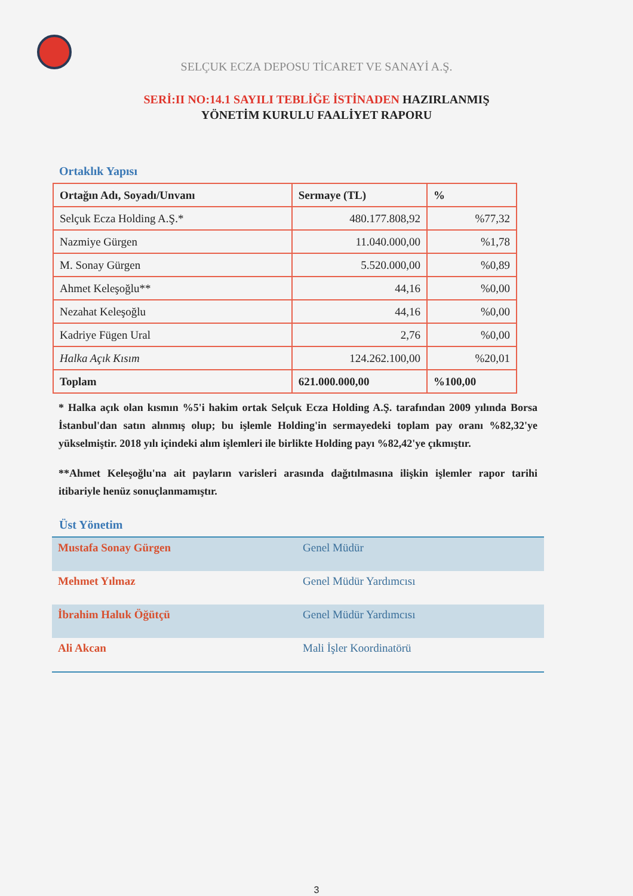SELÇUK ECZA DEPOSU TİCARET VE SANAYİ A.Ş.
SERİ:II NO:14.1 SAYILI TEBLİĞE İSTİNADEN HAZIRLANMIŞ
YÖNETİM KURULU FAALİYET RAPORU
Ortaklık Yapısı
| Ortağın Adı, Soyadı/Unvanı | Sermaye (TL) | % |
| --- | --- | --- |
| Selçuk Ecza Holding A.Ş.* | 480.177.808,92 | %77,32 |
| Nazmiye Gürgen | 11.040.000,00 | %1,78 |
| M. Sonay Gürgen | 5.520.000,00 | %0,89 |
| Ahmet Keleşoğlu** | 44,16 | %0,00 |
| Nezahat Keleşoğlu | 44,16 | %0,00 |
| Kadriye Fügen Ural | 2,76 | %0,00 |
| Halka Açık Kısım | 124.262.100,00 | %20,01 |
| Toplam | 621.000.000,00 | %100,00 |
* Halka açık olan kısmın %5'i hakim ortak Selçuk Ecza Holding A.Ş. tarafından 2009 yılında Borsa İstanbul'dan satın alınmış olup; bu işlemle Holding'in sermayedeki toplam pay oranı %82,32'ye yükselmiştir. 2018 yılı içindeki alım işlemleri ile birlikte Holding payı %82,42'ye çıkmıştır.
**Ahmet Keleşoğlu'na ait payların varisleri arasında dağıtılmasına ilişkin işlemler rapor tarihi itibariyle henüz sonuçlanmamıştır.
Üst Yönetim
| Mustafa Sonay Gürgen | Genel Müdür |
| Mehmet Yılmaz | Genel Müdür Yardımcısı |
| İbrahim Haluk Öğütçü | Genel Müdür Yardımcısı |
| Ali Akcan | Mali İşler Koordinatörü |
3